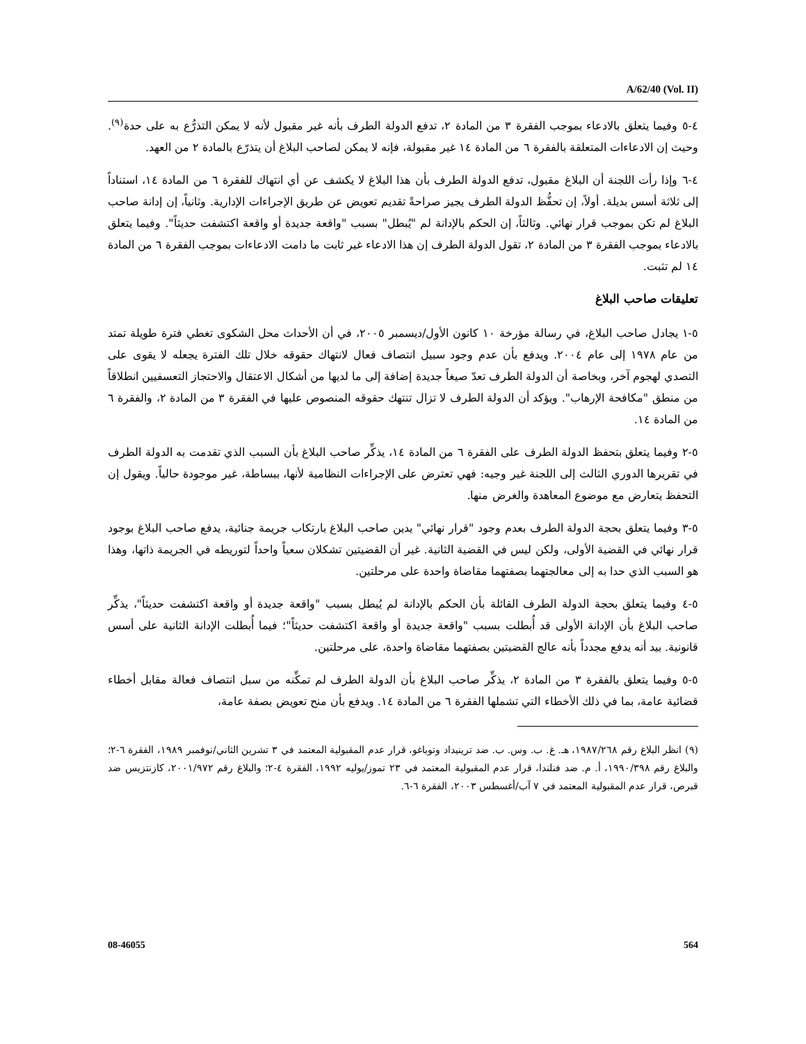A/62/40 (Vol. II)
٤-٥ وفيما يتعلق بالادعاء بموجب الفقرة ٣ من المادة ٢، تدفع الدولة الطرف بأنه غير مقبول لأنه لا يمكن التذرُّع به على حدة<sup>(٩)</sup>. وحيث إن الادعاءات المتعلقة بالفقرة ٦ من المادة ١٤ غير مقبولة، فإنه لا يمكن لصاحب البلاغ أن يتذرّع بالمادة ٢ من العهد.
٤-٦ وإذا رأت اللجنة أن البلاغ مقبول، تدفع الدولة الطرف بأن هذا البلاغ لا يكشف عن أي انتهاك للفقرة ٦ من المادة ١٤، استناداً إلى ثلاثة أسس بديلة. أولاً، إن تحفُّظ الدولة الطرف يجيز صراحةً تقديم تعويض عن طريق الإجراءات الإدارية. وثانياً، إن إدانة صاحب البلاغ لم تكن بموجب قرار نهائي. وثالثاً، إن الحكم بالإدانة لم "يُبطل" بسبب "واقعة جديدة أو واقعة اكتشفت حديثاً". وفيما يتعلق بالادعاء بموجب الفقرة ٣ من المادة ٢، تقول الدولة الطرف إن هذا الادعاء غير ثابت ما دامت الادعاءات بموجب الفقرة ٦ من المادة ١٤ لم تثبت.
تعليقات صاحب البلاغ
٥-١ يجادل صاحب البلاغ، في رسالة مؤرخة ١٠ كانون الأول/ديسمبر ٢٠٠٥، في أن الأحداث محل الشكوى تغطي فترة طويلة تمتد من عام ١٩٧٨ إلى عام ٢٠٠٤. ويدفع بأن عدم وجود سبيل انتصاف فعال لانتهاك حقوقه خلال تلك الفترة يجعله لا يقوى على التصدي لهجوم آخر، وبخاصة أن الدولة الطرف تعدّ صيغاً جديدة إضافة إلى ما لديها من أشكال الاعتقال والاحتجاز التعسفيين انطلاقاً من منطق "مكافحة الإرهاب". ويؤكد أن الدولة الطرف لا تزال تنتهك حقوقه المنصوص عليها في الفقرة ٣ من المادة ٢، والفقرة ٦ من المادة ١٤.
٥-٢ وفيما يتعلق بتحفظ الدولة الطرف على الفقرة ٦ من المادة ١٤، يذكِّر صاحب البلاغ بأن السبب الذي تقدمت به الدولة الطرف في تقريرها الدوري الثالث إلى اللجنة غير وجيه: فهي تعترض على الإجراءات النظامية لأنها، ببساطة، غير موجودة حالياً. ويقول إن التحفظ يتعارض مع موضوع المعاهدة والغرض منها.
٥-٣ وفيما يتعلق بحجة الدولة الطرف بعدم وجود "قرار نهائي" يدين صاحب البلاغ بارتكاب جريمة جنائية، يدفع صاحب البلاغ بوجود قرار نهائي في القضية الأولى، ولكن ليس في القضية الثانية. غير أن القضيتين تشكلان سعياً واحداً لتوريطه في الجريمة ذاتها، وهذا هو السبب الذي حدا به إلى معالجتهما بصفتهما مقاضاة واحدة على مرحلتين.
٥-٤ وفيما يتعلق بحجة الدولة الطرف القائلة بأن الحكم بالإدانة لم يُبطل بسبب "واقعة جديدة أو واقعة اكتشفت حديثاً"، يذكِّر صاحب البلاغ بأن الإدانة الأولى قد أُبطلت بسبب "واقعة جديدة أو واقعة اكتشفت حديثاً"؛ فيما أُبطلت الإدانة الثانية على أسس قانونية. بيد أنه يدفع مجدداً بأنه عالج القضيتين بصفتهما مقاضاة واحدة، على مرحلتين.
٥-٥ وفيما يتعلق بالفقرة ٣ من المادة ٢، يذكِّر صاحب البلاغ بأن الدولة الطرف لم تمكِّنه من سبل انتصاف فعالة مقابل أخطاء قضائية عامة، بما في ذلك الأخطاء التي تشملها الفقرة ٦ من المادة ١٤. ويدفع بأن منح تعويض بصفة عامة،
(٩) انظر البلاغ رقم ١٩٨٧/٢٦٨، هـ. غ. ب. وس. ب. ضد ترينيداد وتوباغو، قرار عدم المقبولية المعتمد في ٣ تشرين الثاني/نوفمبر ١٩٨٩، الفقرة ٦-٢؛ والبلاغ رقم ١٩٩٠/٣٩٨، أ. م. ضد فنلندا، قرار عدم المقبولية المعتمد في ٢٣ تموز/يوليه ١٩٩٢، الفقرة ٤-٢؛ والبلاغ رقم ٢٠٠١/٩٧٢، كازنتزيس ضد قبرص، قرار عدم المقبولية المعتمد في ٧ آب/أغسطس ٢٠٠٣، الفقرة ٦-٦.
08-46055 564